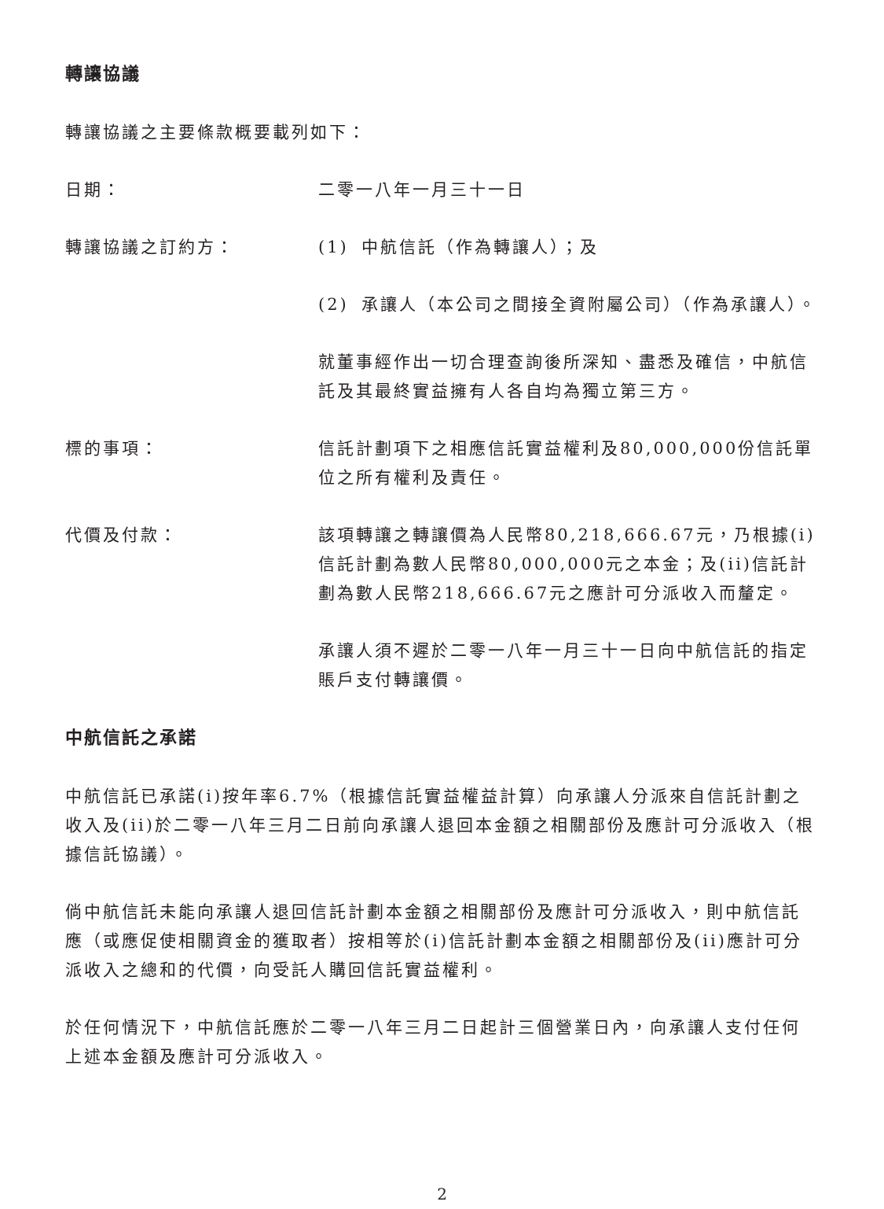轉讓協議
轉讓協議之主要條款概要載列如下：
日期： 二零一八年一月三十一日
轉讓協議之訂約方： (1) 中航信託（作為轉讓人）；及
(2) 承讓人（本公司之間接全資附屬公司）（作為承讓人）。
就董事經作出一切合理查詢後所深知、盡悉及確信，中航信託及其最終實益擁有人各自均為獨立第三方。
標的事項： 信託計劃項下之相應信託實益權利及80,000,000份信託單位之所有權利及責任。
代價及付款： 該項轉讓之轉讓價為人民幣80,218,666.67元，乃根據(i)信託計劃為數人民幣80,000,000元之本金；及(ii)信託計劃為數人民幣218,666.67元之應計可分派收入而釐定。
承讓人須不遲於二零一八年一月三十一日向中航信託的指定賬戶支付轉讓價。
中航信託之承諾
中航信託已承諾(i)按年率6.7%（根據信託實益權益計算）向承讓人分派來自信託計劃之收入及(ii)於二零一八年三月二日前向承讓人退回本金額之相關部份及應計可分派收入（根據信託協議）。
倘中航信託未能向承讓人退回信託計劃本金額之相關部份及應計可分派收入，則中航信託應（或應促使相關資金的獲取者）按相等於(i)信託計劃本金額之相關部份及(ii)應計可分派收入之總和的代價，向受託人購回信託實益權利。
於任何情況下，中航信託應於二零一八年三月二日起計三個營業日內，向承讓人支付任何上述本金額及應計可分派收入。
2